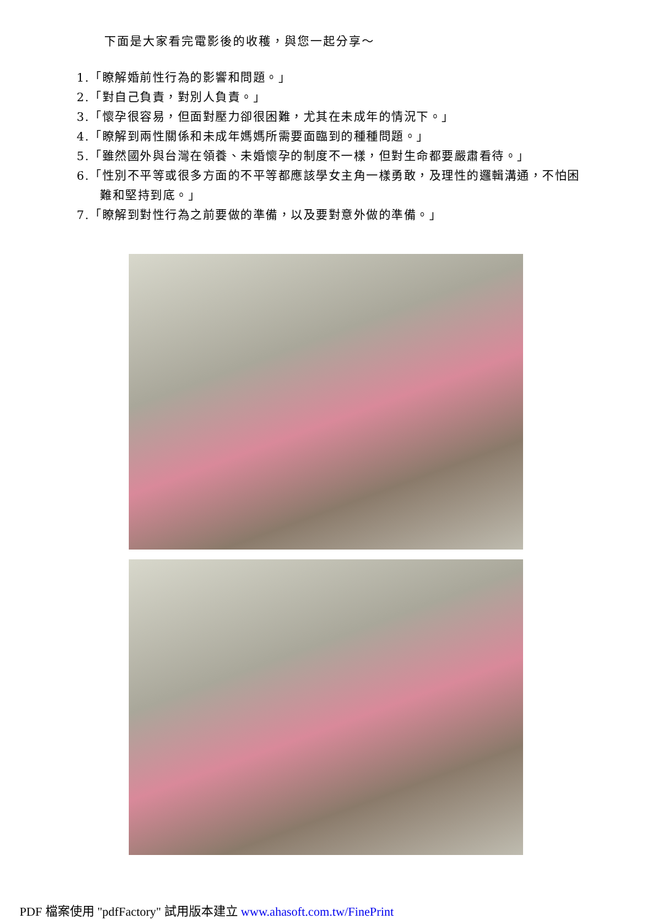下面是大家看完電影後的收穫，與您一起分享～
1.「瞭解婚前性行為的影響和問題。」
2.「對自己負責，對別人負責。」
3.「懷孕很容易，但面對壓力卻很困難，尤其在未成年的情況下。」
4.「瞭解到兩性關係和未成年媽媽所需要面臨到的種種問題。」
5.「雖然國外與台灣在領養、未婚懷孕的制度不一樣，但對生命都要嚴肅看待。」
6.「性別不平等或很多方面的不平等都應該學女主角一樣勇敢，及理性的邏輯溝通，不怕困難和堅持到底。」
7.「瞭解到對性行為之前要做的準備，以及要對意外做的準備。」
PDF 檔案使用 "pdfFactory" 試用版本建立 www.ahasoft.com.tw/FinePrint